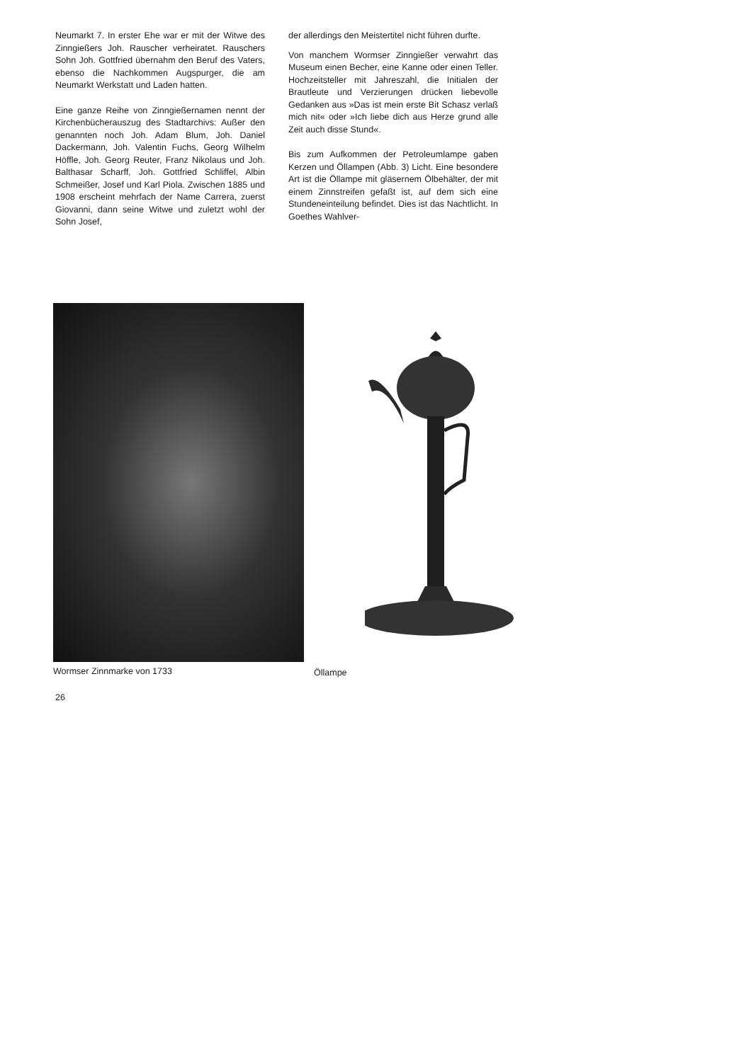Neumarkt 7. In erster Ehe war er mit der Witwe des Zinngießers Joh. Rauscher verheiratet. Rauschers Sohn Joh. Gottfried übernahm den Beruf des Vaters, ebenso die Nachkommen Augspurger, die am Neumarkt Werkstatt und Laden hatten.
Eine ganze Reihe von Zinngießernamen nennt der Kirchenbücherauszug des Stadtarchivs: Außer den genannten noch Joh. Adam Blum, Joh. Daniel Dackermann, Joh. Valentin Fuchs, Georg Wilhelm Höffle, Joh. Georg Reuter, Franz Nikolaus und Joh. Balthasar Scharff, Joh. Gottfried Schliffel, Albin Schmeißer, Josef und Karl Piola. Zwischen 1885 und 1908 erscheint mehrfach der Name Carrera, zuerst Giovanni, dann seine Witwe und zuletzt wohl der Sohn Josef,
der allerdings den Meistertitel nicht führen durfte.
Von manchem Wormser Zinngießer verwahrt das Museum einen Becher, eine Kanne oder einen Teller. Hochzeitsteller mit Jahreszahl, die Initialen der Brautleute und Verzierungen drücken liebevolle Gedanken aus »Das ist mein erste Bit Schasz verlaß mich nit« oder »Ich liebe dich aus Herze grund alle Zeit auch disse Stund«.
Bis zum Aufkommen der Petroleumlampe gaben Kerzen und Öllampen (Abb. 3) Licht. Eine besondere Art ist die Öllampe mit gläsernem Ölbehälter, der mit einem Zinnstreifen gefaßt ist, auf dem sich eine Stundeneinteilung befindet. Dies ist das Nachtlicht. In Goethes Wahlver-
Wormser Zinnmarke von 1733 Öllampe
26